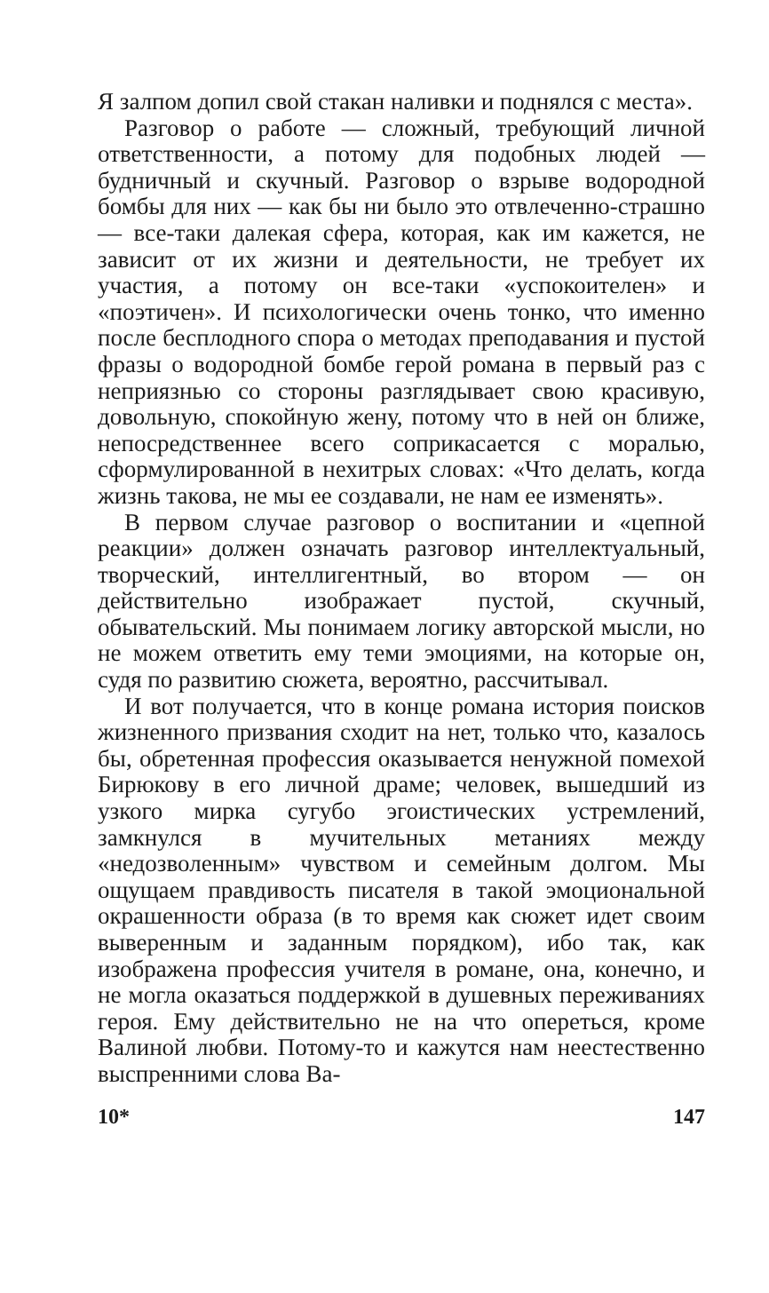Я залпом допил свой стакан наливки и поднялся с места».
Разговор о работе — сложный, требующий личной ответственности, а потому для подобных людей — будничный и скучный. Разговор о взрыве водородной бомбы для них — как бы ни было это отвлеченно-страшно — все-таки далекая сфера, которая, как им кажется, не зависит от их жизни и деятельности, не требует их участия, а потому он все-таки «успокоителен» и «поэтичен». И психологически очень тонко, что именно после бесплодного спора о методах преподавания и пустой фразы о водородной бомбе герой романа в первый раз с неприязнью со стороны разглядывает свою красивую, довольную, спокойную жену, потому что в ней он ближе, непосредственнее всего соприкасается с моралью, сформулированной в нехитрых словах: «Что делать, когда жизнь такова, не мы ее создавали, не нам ее изменять».
В первом случае разговор о воспитании и «цепной реакции» должен означать разговор интеллектуальный, творческий, интеллигентный, во втором — он действительно изображает пустой, скучный, обывательский. Мы понимаем логику авторской мысли, но не можем ответить ему теми эмоциями, на которые он, судя по развитию сюжета, вероятно, рассчитывал.
И вот получается, что в конце романа история поисков жизненного призвания сходит на нет, только что, казалось бы, обретенная профессия оказывается ненужной помехой Бирюкову в его личной драме; человек, вышедший из узкого мирка сугубо эгоистических устремлений, замкнулся в мучительных метаниях между «недозволенным» чувством и семейным долгом. Мы ощущаем правдивость писателя в такой эмоциональной окрашенности образа (в то время как сюжет идет своим выверенным и заданным порядком), ибо так, как изображена профессия учителя в романе, она, конечно, и не могла оказаться поддержкой в душевных переживаниях героя. Ему действительно не на что опереться, кроме Валиной любви. Потому-то и кажутся нам неестественно выспренними слова Ва-
10* 147